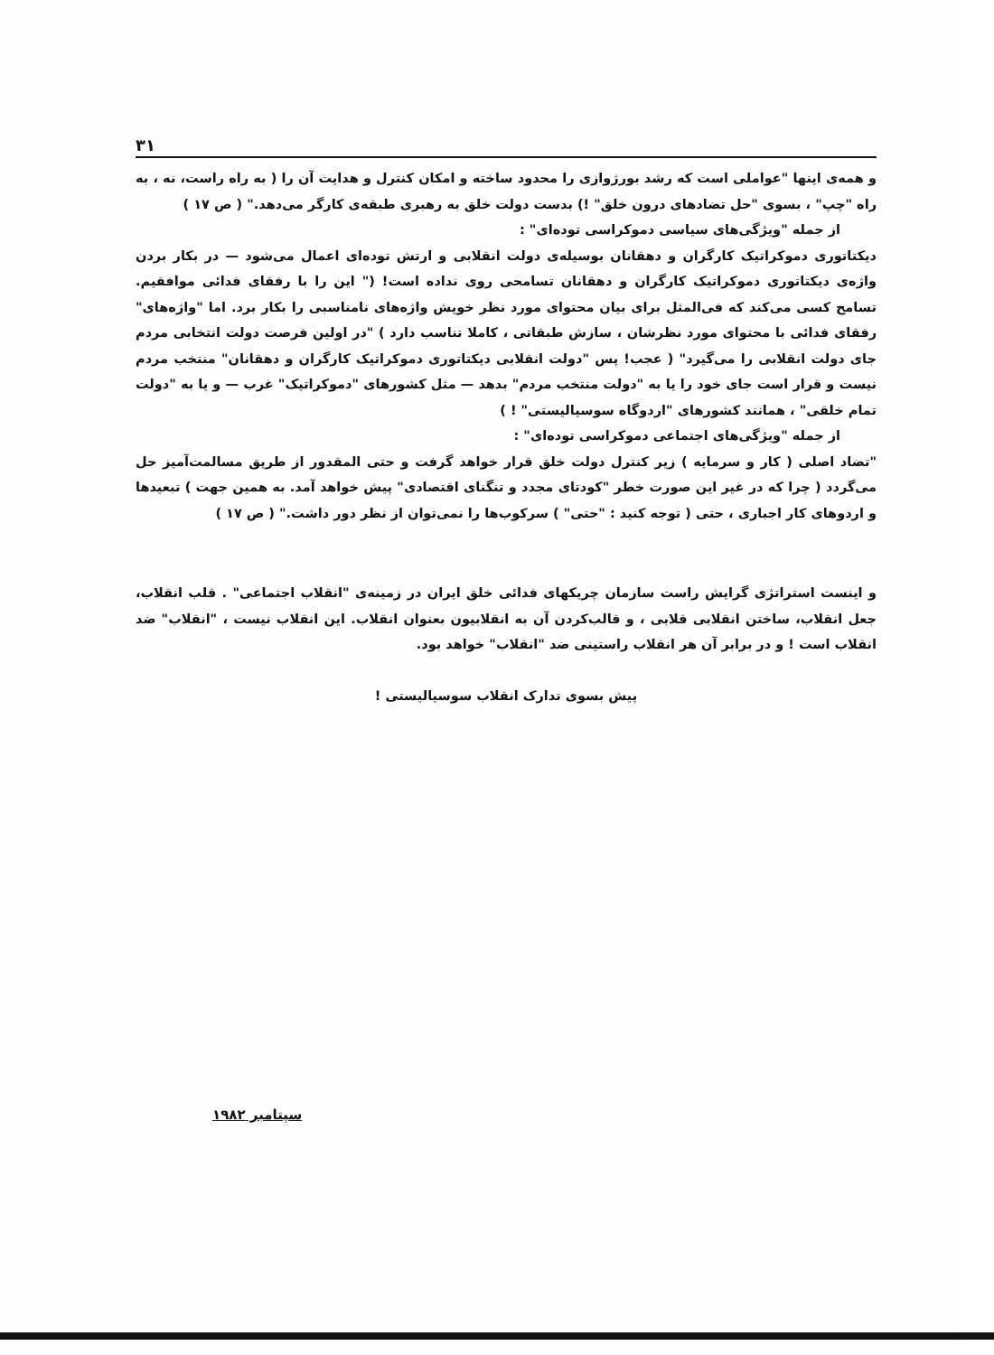۳۱
و همه‌ی اینها "عواملی است که رشد بورژوازی را محدود ساخته و امکان کنترل و هدایت آن را ( به راه راست، نه ، به راه "چپ" ، بسوی "حل تضادهای درون خلق" !) بدست دولت خلق به رهبری طبقه‌ی کارگر می‌دهد." ( ص ۱۷ )
از جمله "ویژگی‌های سیاسی دموکراسی توده‌ای" :
دیکتاتوری دموکراتیک کارگران و دهقانان بوسیله‌ی دولت انقلابی و ارتش توده‌ای اعمال می‌شود — در بکار بردن واژه‌ی دیکتاتوری دموکراتیک کارگران و دهقانان تسامحی روی نداده است! (" این را با رفقای فدائی موافقیم. تسامح کسی می‌کند که فی‌المثل برای بیان محتوای مورد نظر خویش واژه‌های نامناسبی را بکار برد. اما "واژه‌های" رفقای فدائی با محتوای مورد نظرشان ، سازش طبقاتی ، کاملا تناسب دارد ) "در اولین فرصت دولت انتخابی مردم جای دولت انقلابی را می‌گیرد" ( عجب! پس "دولت انقلابی دیکتاتوری دموکراتیک کارگران و دهقانان" منتخب مردم نیست و قرار است جای خود را یا به "دولت منتخب مردم" بدهد — مثل کشورهای "دموکراتیک" غرب — و یا به "دولت تمام خلقی" ، همانند کشورهای "اردوگاه سوسیالیستی" ! )
از جمله "ویژگی‌های اجتماعی دموکراسی توده‌ای" :
"تضاد اصلی ( کار و سرمایه ) زیر کنترل دولت خلق قرار خواهد گرفت و حتی المقدور از طریق مسالمت‌آمیز حل می‌گردد ( چرا که در غیر این صورت خطر "کودتای مجدد و تنگنای اقتصادی" پیش خواهد آمد. به همین جهت ) تبعیدها و اردوهای کار اجباری ، حتی ( توجه کنید : "حتی" ) سرکوب‌ها را نمی‌توان از نظر دور داشت." ( ص ۱۷ )
و اینست استراتژی گرایش راست سازمان چریکهای فدائی خلق ایران در زمینه‌ی "انقلاب اجتماعی" . قلب انقلاب، جعل انقلاب، ساختن انقلابی قلابی ، و قالب‌کردن آن به انقلابیون بعنوان انقلاب. این انقلاب نیست ، "انقلاب" ضد انقلاب است ! و در برابر آن هر انقلاب راستینی ضد "انقلاب" خواهد بود.
پیش بسوی تدارک انقلاب سوسیالیستی !
سپتامبر ۱۹۸۲